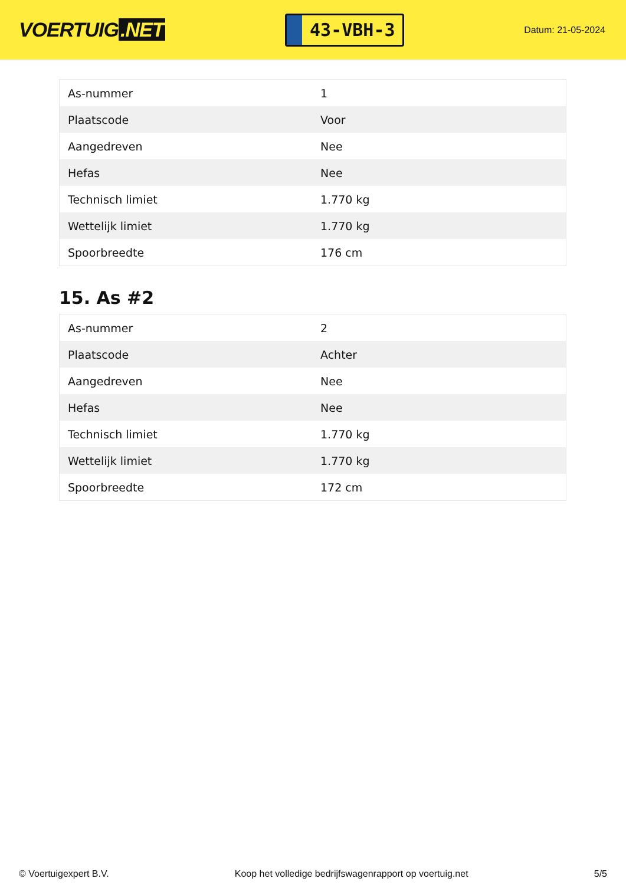VOERTUIG.NET
43-VBH-3
Datum: 21-05-2024
| As-nummer | 1 |
| Plaatscode | Voor |
| Aangedreven | Nee |
| Hefas | Nee |
| Technisch limiet | 1.770 kg |
| Wettelijk limiet | 1.770 kg |
| Spoorbreedte | 176 cm |
15. As #2
| As-nummer | 2 |
| Plaatscode | Achter |
| Aangedreven | Nee |
| Hefas | Nee |
| Technisch limiet | 1.770 kg |
| Wettelijk limiet | 1.770 kg |
| Spoorbreedte | 172 cm |
© Voertuigexpert B.V. Koop het volledige bedrijfswagenrapport op voertuig.net 5/5